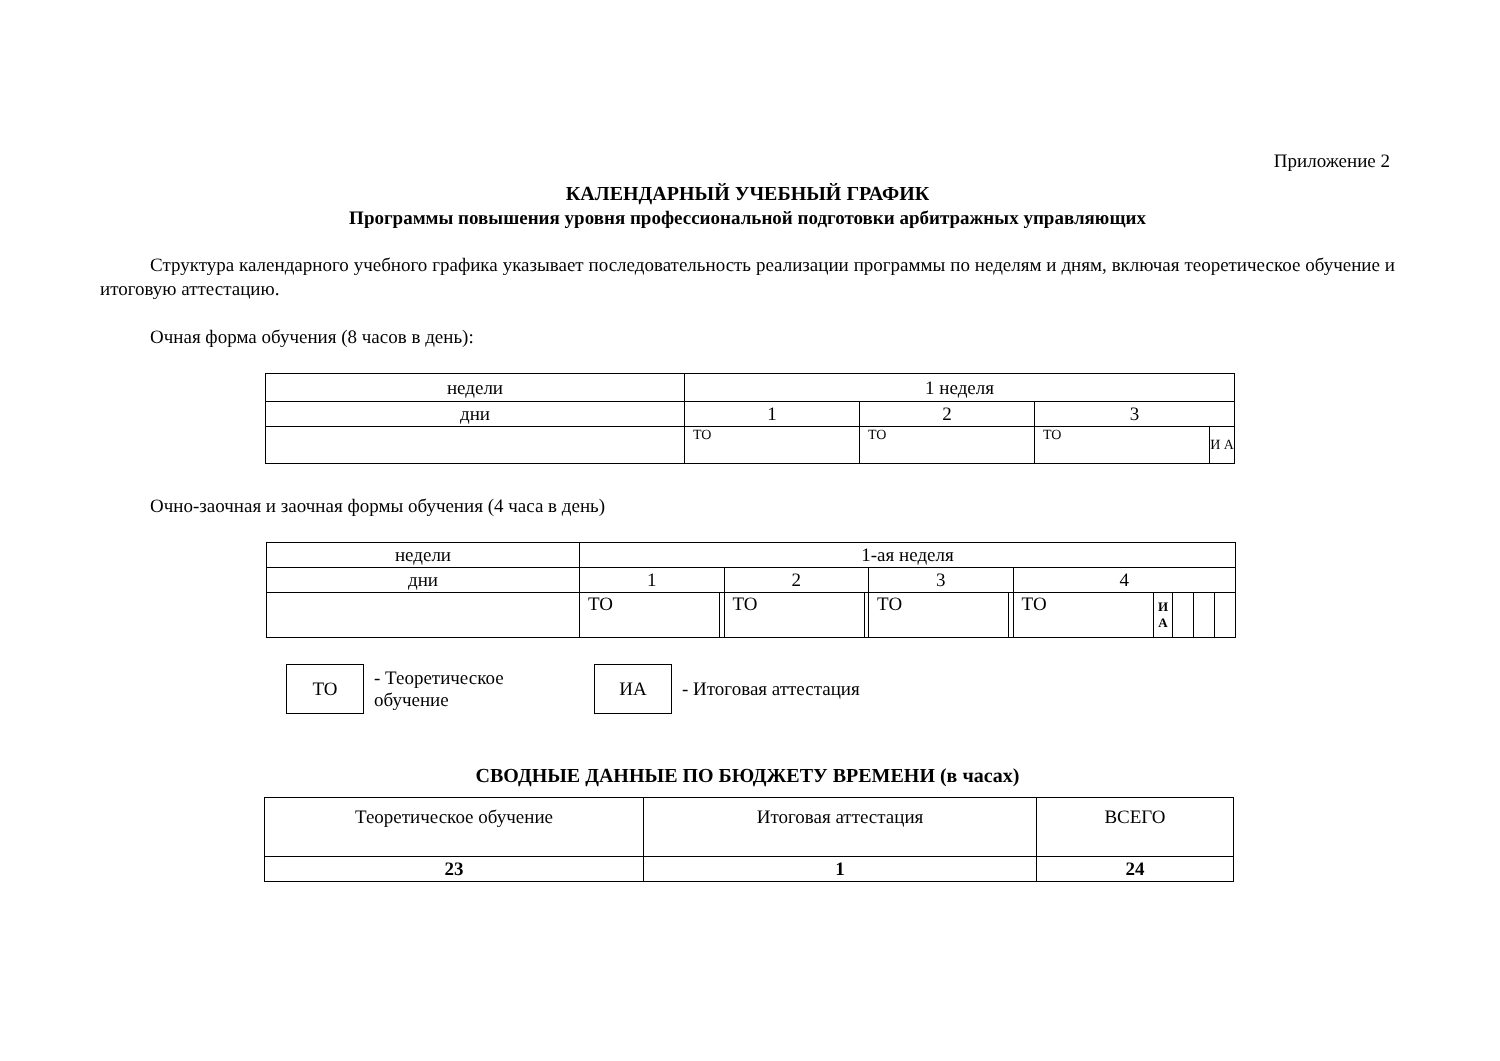Приложение 2
КАЛЕНДАРНЫЙ УЧЕБНЫЙ ГРАФИК
Программы повышения уровня профессиональной подготовки арбитражных управляющих
Структура календарного учебного графика указывает последовательность реализации программы по неделям и дням, включая теоретическое обучение и итоговую аттестацию.
Очная форма обучения (8 часов в день):
| недели | 1 неделя | | | |
| дни | 1 | 2 | 3 | |
| | ТО | ТО | ТО | И А |
Очно-заочная и заочная формы обучения (4 часа в день)
| недели | 1-ая неделя | | | | | | | | | | |
| дни | 1 | | 2 | | 3 | | 4 | | | | |
| | ТО | | ТО | | ТО | | ТО | И А | | | |
ТО
- Теоретическое обучение
ИА
- Итоговая аттестация
СВОДНЫЕ ДАННЫЕ ПО БЮДЖЕТУ ВРЕМЕНИ (в часах)
| Теоретическое обучение | Итоговая аттестация | ВСЕГО |
| 23 | 1 | 24 |